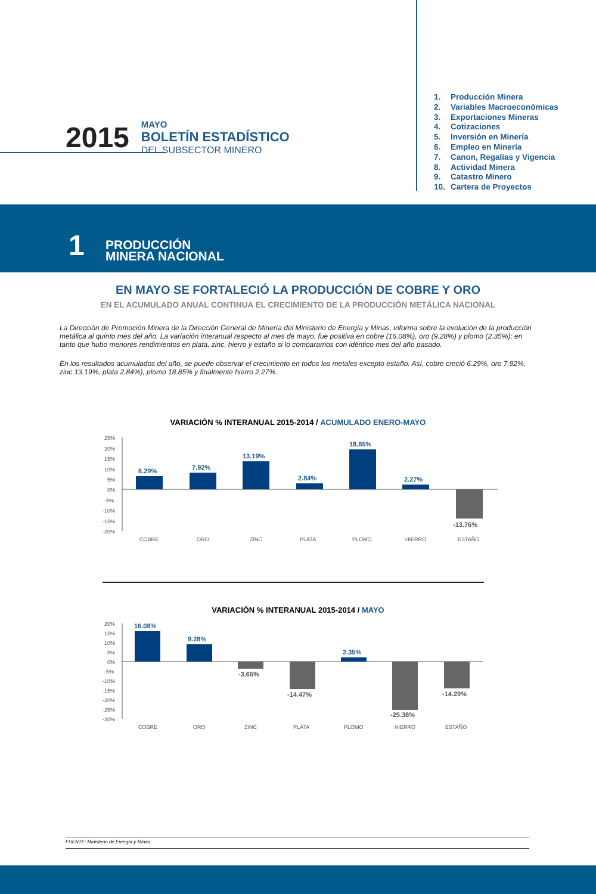2015
MAYO
BOLETÍN ESTADÍSTICO
DEL SUBSECTOR MINERO
1. Producción Minera
2. Variables Macroeconómicas
3. Exportaciones Mineras
4. Cotizaciones
5. Inversión en Minería
6. Empleo en Minería
7. Canon, Regalías y Vigencia
8. Actividad Minera
9. Catastro Minero
10. Cartera de Proyectos
1
PRODUCCIÓN
MINERA NACIONAL
EN MAYO SE FORTALECIÓ LA PRODUCCIÓN DE COBRE Y ORO
EN EL ACUMULADO ANUAL CONTINUA EL CRECIMIENTO DE LA PRODUCCIÓN METÁLICA NACIONAL
La Dirección de Promoción Minera de la Dirección General de Minería del Ministerio de Energía y Minas, informa sobre la evolución de la producción metálica al quinto mes del año. La variación interanual respecto al mes de mayo, fue positiva en cobre (16.08%), oro (9.28%) y plomo (2.35%); en tanto que hubo menores rendimientos en plata, zinc, hierro y estaño si lo comparamos con idéntico mes del año pasado.
En los resultados acumulados del año, se puede observar el crecimiento en todos los metales excepto estaño. Así, cobre creció 6.29%, oro 7.92%, zinc 13.19%, plata 2.84%), plomo 18.85% y finalmente hierro 2.27%.
VARIACIÓN % INTERANUAL 2015-2014 / ACUMULADO ENERO-MAYO
25%
20%
15%
10%
5%
0%
-5%
-10%
-15%
-20%
6.29%
7.92%
13.19%
2.84%
18.85%
2.27%
-13.76%
COBRE
ORO
ZINC
PLATA
PLOMO
HIERRO
ESTAÑO
VARIACIÓN % INTERANUAL 2015-2014 / MAYO
20%
15%
10%
5%
0%
-5%
-10%
-15%
-20%
-25%
-30%
16.08%
9.28%
2.35%
-3.65%
-14.47%
-25.38%
-14.29%
COBRE
ORO
ZINC
PLATA
PLOMO
HIERRO
ESTAÑO
FUENTE: Ministerio de Energía y Minas.